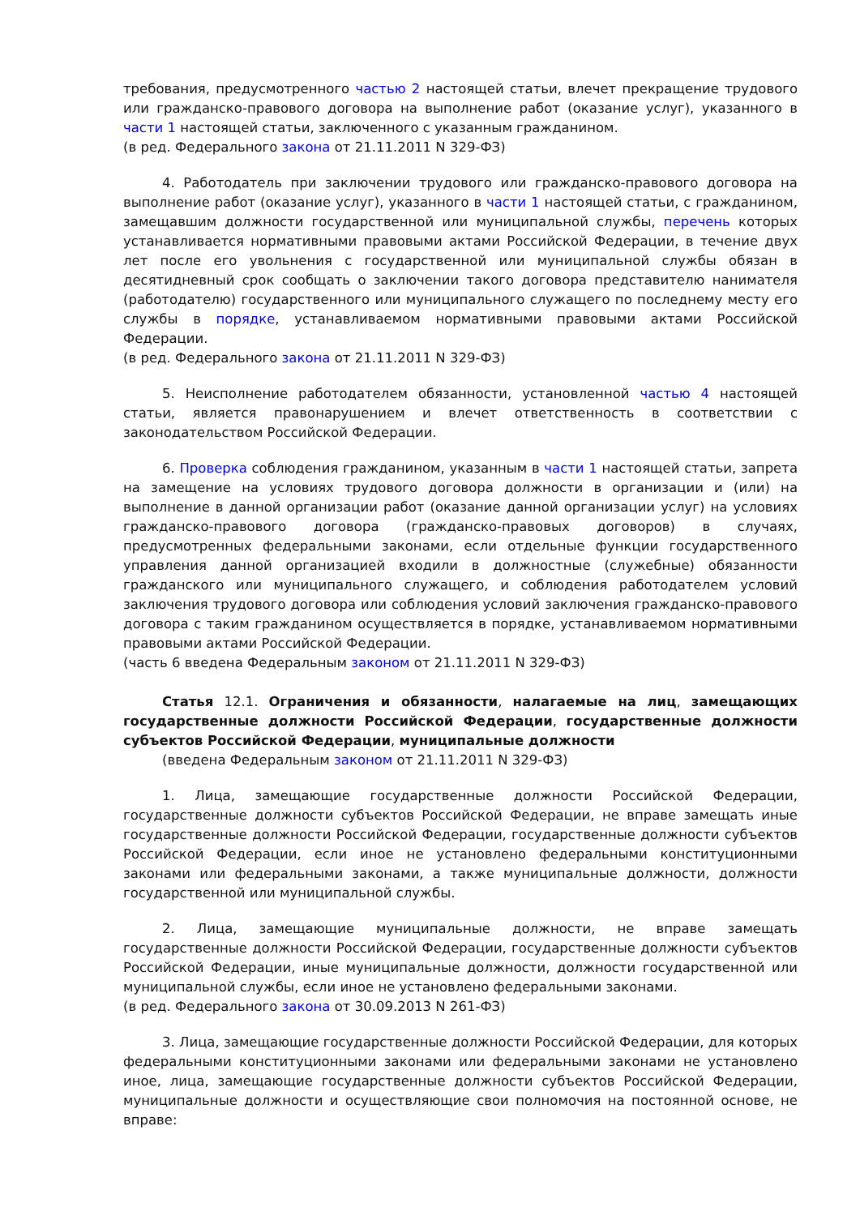требования, предусмотренного частью 2 настоящей статьи, влечет прекращение трудового или гражданско-правового договора на выполнение работ (оказание услуг), указанного в части 1 настоящей статьи, заключенного с указанным гражданином.
(в ред. Федерального закона от 21.11.2011 N 329-ФЗ)
4. Работодатель при заключении трудового или гражданско-правового договора на выполнение работ (оказание услуг), указанного в части 1 настоящей статьи, с гражданином, замещавшим должности государственной или муниципальной службы, перечень которых устанавливается нормативными правовыми актами Российской Федерации, в течение двух лет после его увольнения с государственной или муниципальной службы обязан в десятидневный срок сообщать о заключении такого договора представителю нанимателя (работодателю) государственного или муниципального служащего по последнему месту его службы в порядке, устанавливаемом нормативными правовыми актами Российской Федерации.
(в ред. Федерального закона от 21.11.2011 N 329-ФЗ)
5. Неисполнение работодателем обязанности, установленной частью 4 настоящей статьи, является правонарушением и влечет ответственность в соответствии с законодательством Российской Федерации.
6. Проверка соблюдения гражданином, указанным в части 1 настоящей статьи, запрета на замещение на условиях трудового договора должности в организации и (или) на выполнение в данной организации работ (оказание данной организации услуг) на условиях гражданско-правового договора (гражданско-правовых договоров) в случаях, предусмотренных федеральными законами, если отдельные функции государственного управления данной организацией входили в должностные (служебные) обязанности гражданского или муниципального служащего, и соблюдения работодателем условий заключения трудового договора или соблюдения условий заключения гражданско-правового договора с таким гражданином осуществляется в порядке, устанавливаемом нормативными правовыми актами Российской Федерации.
(часть 6 введена Федеральным законом от 21.11.2011 N 329-ФЗ)
Статья 12.1. Ограничения и обязанности, налагаемые на лиц, замещающих государственные должности Российской Федерации, государственные должности субъектов Российской Федерации, муниципальные должности
(введена Федеральным законом от 21.11.2011 N 329-ФЗ)
1. Лица, замещающие государственные должности Российской Федерации, государственные должности субъектов Российской Федерации, не вправе замещать иные государственные должности Российской Федерации, государственные должности субъектов Российской Федерации, если иное не установлено федеральными конституционными законами или федеральными законами, а также муниципальные должности, должности государственной или муниципальной службы.
2. Лица, замещающие муниципальные должности, не вправе замещать государственные должности Российской Федерации, государственные должности субъектов Российской Федерации, иные муниципальные должности, должности государственной или муниципальной службы, если иное не установлено федеральными законами.
(в ред. Федерального закона от 30.09.2013 N 261-ФЗ)
3. Лица, замещающие государственные должности Российской Федерации, для которых федеральными конституционными законами или федеральными законами не установлено иное, лица, замещающие государственные должности субъектов Российской Федерации, муниципальные должности и осуществляющие свои полномочия на постоянной основе, не вправе: